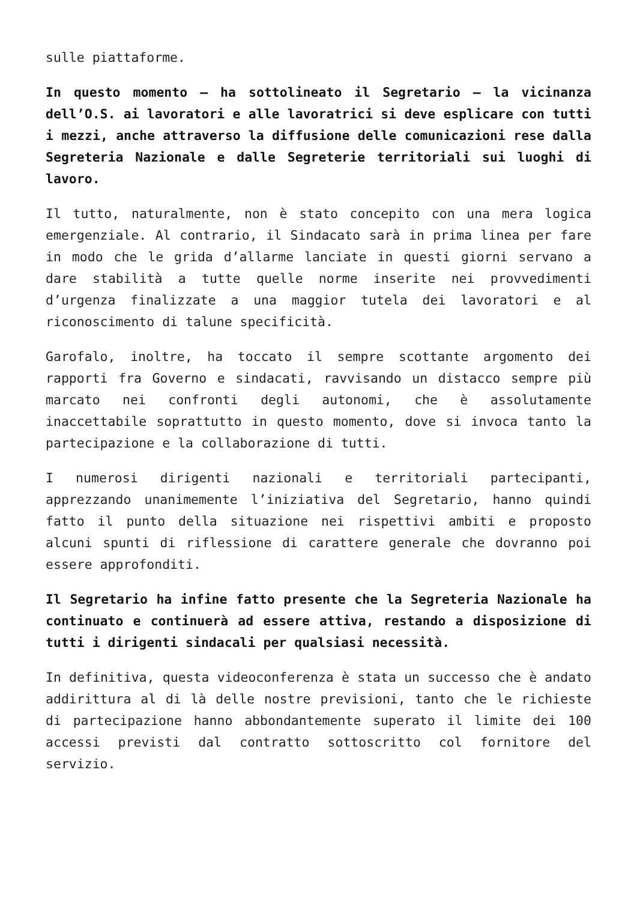sulle piattaforme.
In questo momento – ha sottolineato il Segretario – la vicinanza dell’O.S. ai lavoratori e alle lavoratrici si deve esplicare con tutti i mezzi, anche attraverso la diffusione delle comunicazioni rese dalla Segreteria Nazionale e dalle Segreterie territoriali sui luoghi di lavoro.
Il tutto, naturalmente, non è stato concepito con una mera logica emergenziale. Al contrario, il Sindacato sarà in prima linea per fare in modo che le grida d’allarme lanciate in questi giorni servano a dare stabilità a tutte quelle norme inserite nei provvedimenti d’urgenza finalizzate a una maggior tutela dei lavoratori e al riconoscimento di talune specificità.
Garofalo, inoltre, ha toccato il sempre scottante argomento dei rapporti fra Governo e sindacati, ravvisando un distacco sempre più marcato nei confronti degli autonomi, che è assolutamente inaccettabile soprattutto in questo momento, dove si invoca tanto la partecipazione e la collaborazione di tutti.
I numerosi dirigenti nazionali e territoriali partecipanti, apprezzando unanimemente l’iniziativa del Segretario, hanno quindi fatto il punto della situazione nei rispettivi ambiti e proposto alcuni spunti di riflessione di carattere generale che dovranno poi essere approfonditi.
Il Segretario ha infine fatto presente che la Segreteria Nazionale ha continuato e continuerà ad essere attiva, restando a disposizione di tutti i dirigenti sindacali per qualsiasi necessità.
In definitiva, questa videoconferenza è stata un successo che è andato addirittura al di là delle nostre previsioni, tanto che le richieste di partecipazione hanno abbondantemente superato il limite dei 100 accessi previsti dal contratto sottoscritto col fornitore del servizio.